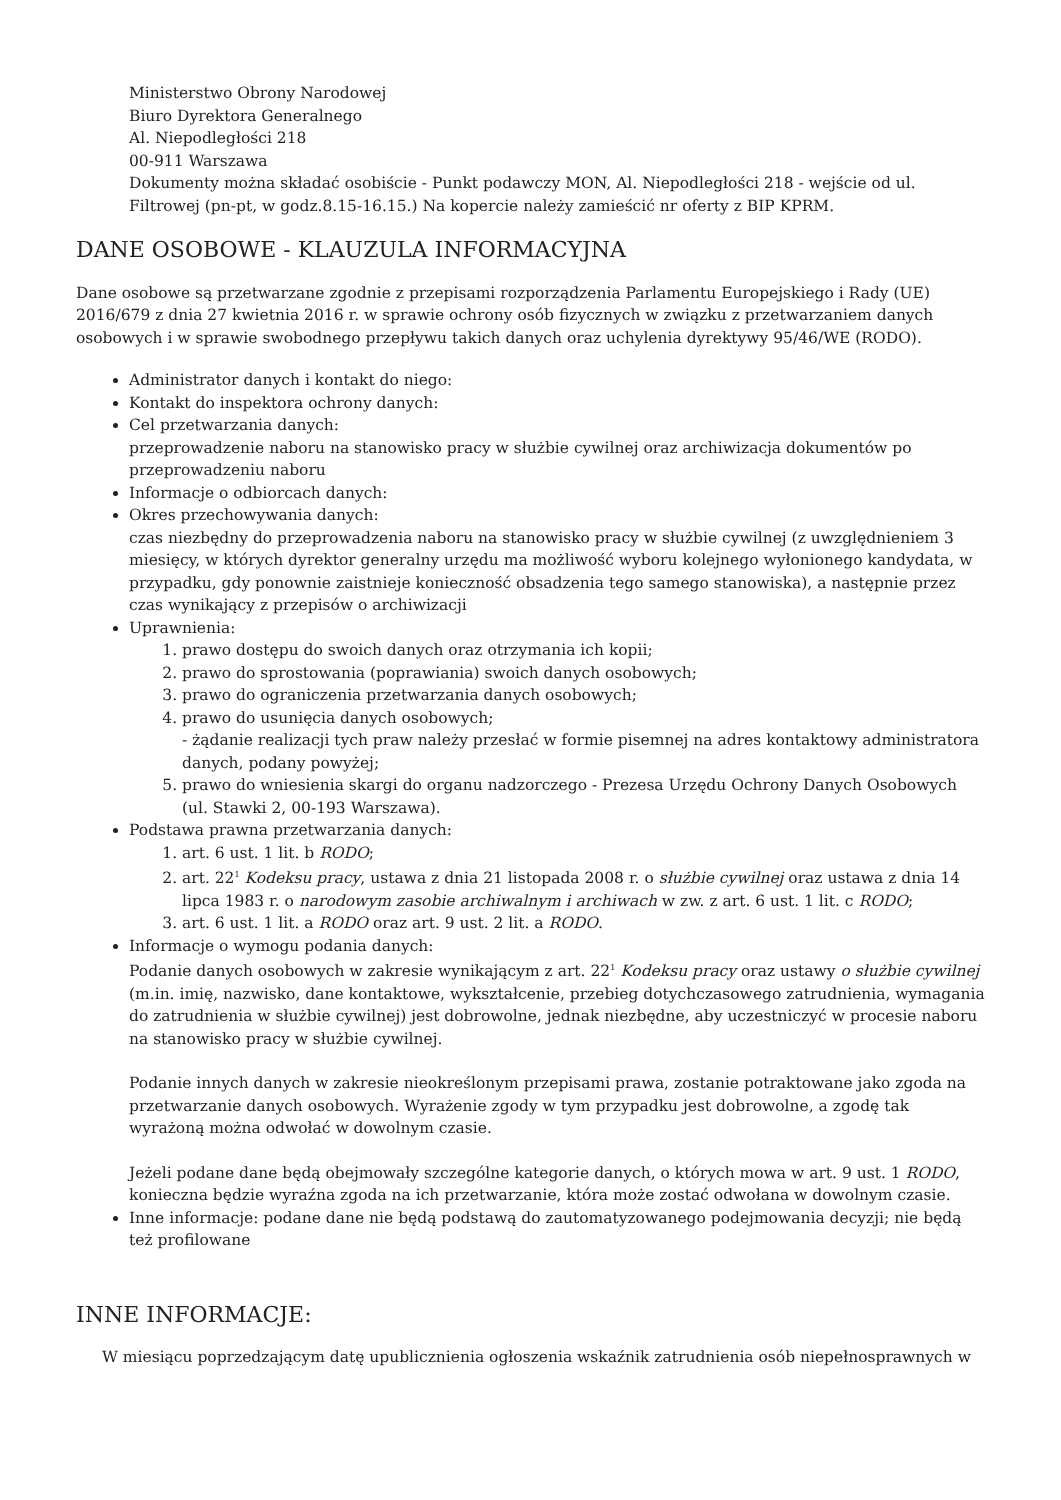Ministerstwo Obrony Narodowej
Biuro Dyrektora Generalnego
Al. Niepodległości 218
00-911 Warszawa
Dokumenty można składać osobiście - Punkt podawczy MON, Al. Niepodległości 218 - wejście od ul. Filtrowej (pn-pt, w godz.8.15-16.15.) Na kopercie należy zamieścić nr oferty z BIP KPRM.
DANE OSOBOWE - KLAUZULA INFORMACYJNA
Dane osobowe są przetwarzane zgodnie z przepisami rozporządzenia Parlamentu Europejskiego i Rady (UE) 2016/679 z dnia 27 kwietnia 2016 r. w sprawie ochrony osób fizycznych w związku z przetwarzaniem danych osobowych i w sprawie swobodnego przepływu takich danych oraz uchylenia dyrektywy 95/46/WE (RODO).
Administrator danych i kontakt do niego:
Kontakt do inspektora ochrony danych:
Cel przetwarzania danych:
przeprowadzenie naboru na stanowisko pracy w służbie cywilnej oraz archiwizacja dokumentów po przeprowadzeniu naboru
Informacje o odbiorcach danych:
Okres przechowywania danych:
czas niezbędny do przeprowadzenia naboru na stanowisko pracy w służbie cywilnej (z uwzględnieniem 3 miesięcy, w których dyrektor generalny urzędu ma możliwość wyboru kolejnego wyłonionego kandydata, w przypadku, gdy ponownie zaistnieje konieczność obsadzenia tego samego stanowiska), a następnie przez czas wynikający z przepisów o archiwizacji
Uprawnienia:
1. prawo dostępu do swoich danych oraz otrzymania ich kopii;
2. prawo do sprostowania (poprawiania) swoich danych osobowych;
3. prawo do ograniczenia przetwarzania danych osobowych;
4. prawo do usunięcia danych osobowych;
- żądanie realizacji tych praw należy przesłać w formie pisemnej na adres kontaktowy administratora danych, podany powyżej;
5. prawo do wniesienia skargi do organu nadzorczego - Prezesa Urzędu Ochrony Danych Osobowych (ul. Stawki 2, 00-193 Warszawa).
Podstawa prawna przetwarzania danych:
1. art. 6 ust. 1 lit. b RODO;
2. art. 22<sup>1</sup> Kodeksu pracy, ustawa z dnia 21 listopada 2008 r. o służbie cywilnej oraz ustawa z dnia 14 lipca 1983 r. o narodowym zasobie archiwalnym i archiwach w zw. z art. 6 ust. 1 lit. c RODO;
3. art. 6 ust. 1 lit. a RODO oraz art. 9 ust. 2 lit. a RODO.
Informacje o wymogu podania danych:
Podanie danych osobowych w zakresie wynikającym z art. 22<sup>1</sup> Kodeksu pracy oraz ustawy o służbie cywilnej (m.in. imię, nazwisko, dane kontaktowe, wykształcenie, przebieg dotychczasowego zatrudnienia, wymagania do zatrudnienia w służbie cywilnej) jest dobrowolne, jednak niezbędne, aby uczestniczyć w procesie naboru na stanowisko pracy w służbie cywilnej.
Podanie innych danych w zakresie nieokreślonym przepisami prawa, zostanie potraktowane jako zgoda na przetwarzanie danych osobowych. Wyrażenie zgody w tym przypadku jest dobrowolne, a zgodę tak wyrażoną można odwołać w dowolnym czasie.
Jeżeli podane dane będą obejmowały szczególne kategorie danych, o których mowa w art. 9 ust. 1 RODO, konieczna będzie wyraźna zgoda na ich przetwarzanie, która może zostać odwołana w dowolnym czasie.
Inne informacje: podane dane nie będą podstawą do zautomatyzowanego podejmowania decyzji; nie będą też profilowane
INNE INFORMACJE:
W miesiącu poprzedzającym datę upublicznienia ogłoszenia wskaźnik zatrudnienia osób niepełnosprawnych w